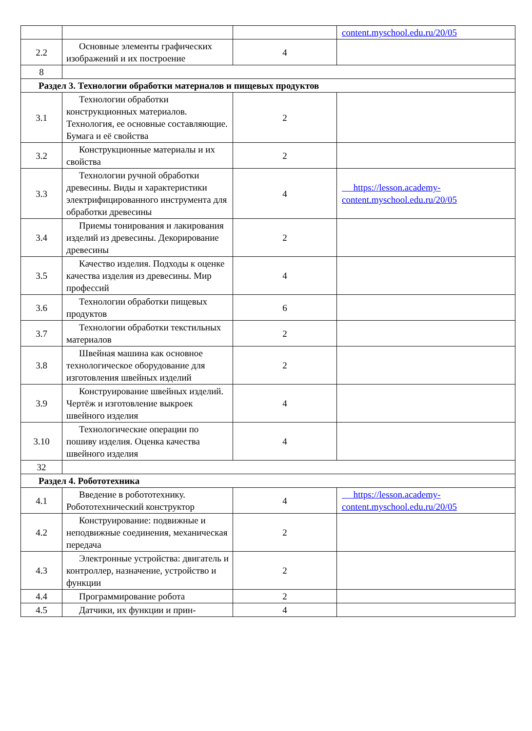| | | | content.myschool.edu.ru/20/05 |
| 2.2 | Основные элементы графических изображений и их построение | 4 | |
| 8 | | | |
| Раздел 3. Технологии обработки материалов и пищевых продуктов | | | |
| 3.1 | Технологии обработки конструкционных материалов. Технология, ее основные составляющие. Бумага и её свойства | 2 | |
| 3.2 | Конструкционные материалы и их свойства | 2 | |
| 3.3 | Технологии ручной обработки древесины. Виды и характеристики электрифицированного инструмента для обработки древесины | 4 | https://lesson.academy-content.myschool.edu.ru/20/05 |
| 3.4 | Приемы тонирования и лакирования изделий из древесины. Декорирование древесины | 2 | |
| 3.5 | Качество изделия. Подходы к оценке качества изделия из древесины. Мир профессий | 4 | |
| 3.6 | Технологии обработки пищевых продуктов | 6 | |
| 3.7 | Технологии обработки текстильных материалов | 2 | |
| 3.8 | Швейная машина как основное технологическое оборудование для изготовления швейных изделий | 2 | |
| 3.9 | Конструирование швейных изделий. Чертёж и изготовление выкроек швейного изделия | 4 | |
| 3.10 | Технологические операции по пошиву изделия. Оценка качества швейного изделия | 4 | |
| 32 | | | |
| Раздел 4. Робототехника | | | |
| 4.1 | Введение в робототехнику. Робототехнический конструктор | 4 | https://lesson.academy-content.myschool.edu.ru/20/05 |
| 4.2 | Конструирование: подвижные и неподвижные соединения, механическая передача | 2 | |
| 4.3 | Электронные устройства: двигатель и контроллер, назначение, устройство и функции | 2 | |
| 4.4 | Программирование робота | 2 | |
| 4.5 | Датчики, их функции и прин- | 4 | |